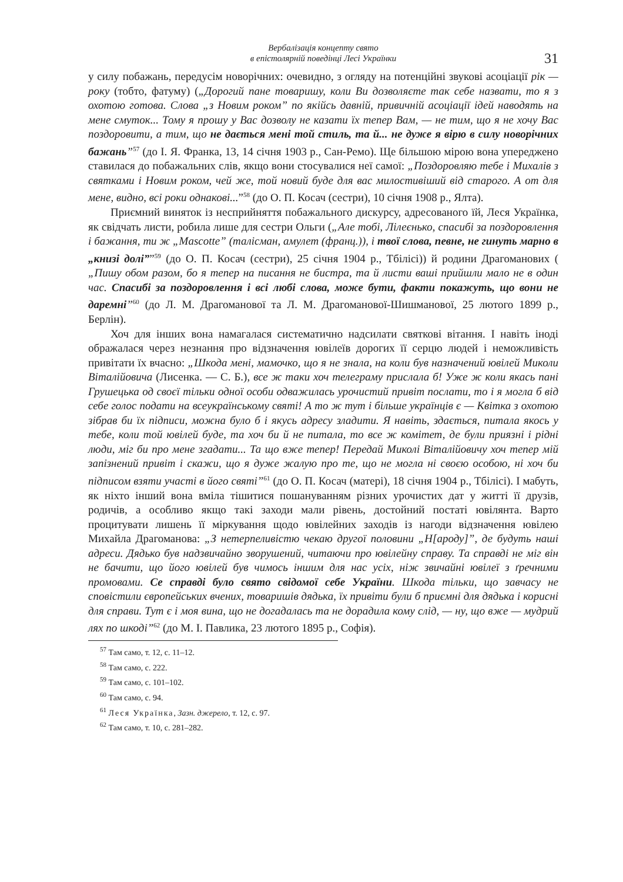Вербалізація концепту свято
в епістолярній поведінці Лесі Українки
31
у силу побажань, передусім новорічних: очевидно, з огляду на потенційні звукові асоціації рік — року (тобто, фатуму) („Дорогий пане товаришу, коли Ви дозволяєте так себе назвати, то я з охотою готова. Слова „з Новим роком” по якійсь давній, привичній асоціації ідей наводять на мене смуток... Тому я прошу у Вас дозволу не казати їх тепер Вам, — не тим, що я не хочу Вас поздоровити, а тим, що не дається мені той стиль, та й... не дуже я вірю в силу новорічних бажань”<sup>57</sup> (до І. Я. Франка, 13, 14 січня 1903 р., Сан-Ремо). Ще більшою мірою вона упереджено ставилася до побажальних слів, якщо вони стосувалися неї самої: „Поздоровляю тебе і Михалів з святками і Новим роком, чей же, той новий буде для вас милостивіший від старого. А от для мене, видно, всі роки однакові...”<sup>58</sup> (до О. П. Косач (сестри), 10 січня 1908 р., Ялта).
Приємний виняток із несприйняття побажального дискурсу, адресованого їй, Леся Українка, як свідчать листи, робила лише для сестри Ольги („Але тобі, Лілеєнько, спасибі за поздоровлення і бажання, ти ж „Mascotte” (талісман, амулет (франц.)), і твої слова, певне, не гинуть марно в „книзі долі””<sup>59</sup> (до О. П. Косач (сестри), 25 січня 1904 р., Тбілісі)) й родини Драгоманових ( „Пишу обом разом, бо я тепер на писання не бистра, та й листи ваші прийшли мало не в один час. Спасибі за поздоровлення і всі любі слова, може бути, факти покажуть, що вони не даремні”<sup>60</sup> (до Л. М. Драгоманової та Л. М. Драгоманової-Шишманової, 25 лютого 1899 р., Берлін).
Хоч для інших вона намагалася систематично надсилати святкові вітання. І навіть іноді ображалася через незнання про відзначення ювілеїв дорогих її серцю людей і неможливість привітати їх вчасно: „Шкода мені, мамочко, що я не знала, на коли був назначений ювілей Миколи Віталійовича (Лисенка. — С. Б.), все ж таки хоч телеграму прислала б! Уже ж коли якась пані Грушецька од своєї тільки одної особи одважилась урочистий привіт послати, то і я могла б від себе голос подати на всеукраїнському святі! А то ж тут і більше українців є — Квітка з охотою зібрав би їх підписи, можна було б і якусь адресу зладити. Я навіть, здається, питала якось у тебе, коли той ювілей буде, та хоч би й не питала, то все ж комітет, де були приязні і рідні люди, міг би про мене згадати... Та що вже тепер! Передай Миколі Віталійовичу хоч тепер мій запізнений привіт і скажи, що я дуже жалую про те, що не могла ні своєю особою, ні хоч би підписом взяти участі в його святі”<sup>61</sup> (до О. П. Косач (матері), 18 січня 1904 р., Тбілісі). І мабуть, як ніхто інший вона вміла тішитися пошануванням різних урочистих дат у житті її друзів, родичів, а особливо якщо такі заходи мали рівень, достойний постаті ювілянта. Варто процитувати лишень її міркування щодо ювілейних заходів із нагоди відзначення ювілею Михайла Драгоманова: „З нетерпеливістю чекаю другої половини „Н[ароду]”, де будуть наші адреси. Дядько був надзвичайно зворушений, читаючи про ювілейну справу. Та справді не міг він не бачити, що його ювілей був чимось іншим для нас усіх, ніж звичайні ювілеї з ґречними промовами. Се справді було свято свідомої себе України. Шкода тільки, що завчасу не сповістили європейських вчених, товаришів дядька, їх привіти були б приємні для дядька і корисні для справи. Тут є і моя вина, що не догадалась та не дорадила кому слід, — ну, що вже — мудрий лях по шкоді”<sup>62</sup> (до М. І. Павлика, 23 лютого 1895 р., Софія).
<sup>57</sup> Там само, т. 12, с. 11–12.
<sup>58</sup> Там само, с. 222.
<sup>59</sup> Там само, с. 101–102.
<sup>60</sup> Там само, с. 94.
<sup>61</sup> Леся Українка, Зазн. джерело, т. 12, с. 97.
<sup>62</sup> Там само, т. 10, с. 281–282.